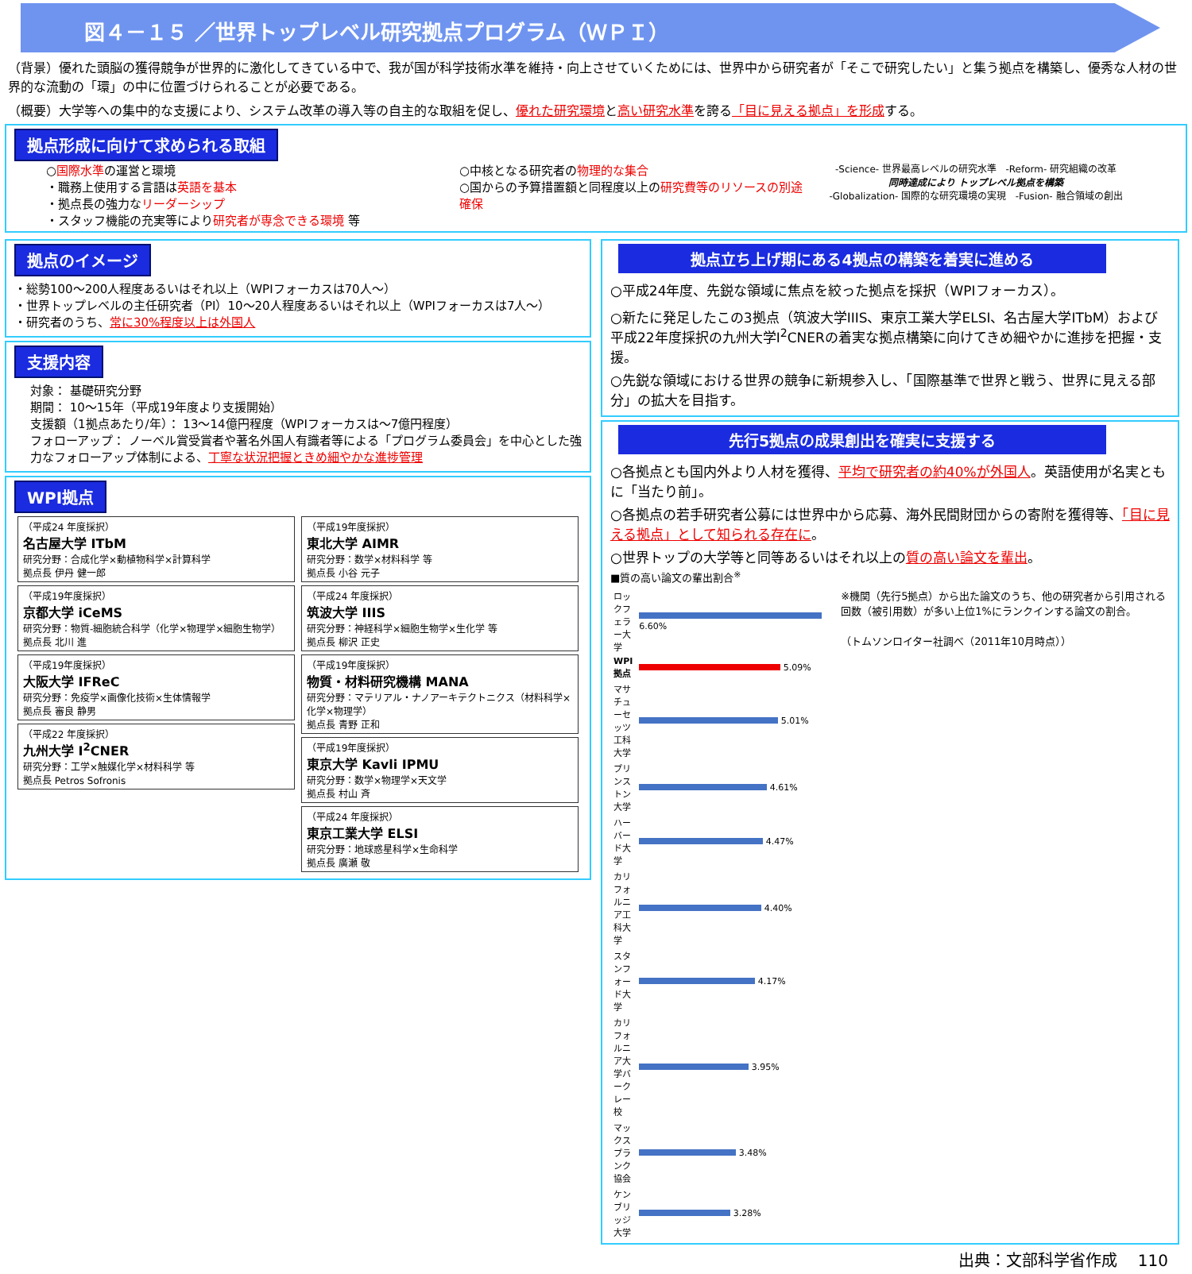図４－１５ ／世界トップレベル研究拠点プログラム（ＷＰＩ）
（背景）優れた頭脳の獲得競争が世界的に激化してきている中で、我が国が科学技術水準を維持・向上させていくためには、世界中から研究者が「そこで研究したい」と集う拠点を構築し、優秀な人材の世界的な流動の「環」の中に位置づけられることが必要である。
（概要）大学等への集中的な支援により、システム改革の導入等の自主的な取組を促し、優れた研究環境と高い研究水準を誇る「目に見える拠点」を形成する。
拠点形成に向けて求められる取組
○国際水準の運営と環境
・職務上使用する言語は英語を基本
・拠点長の強力なリーダーシップ
・スタッフ機能の充実等により研究者が専念できる環境 等
○中核となる研究者の物理的な集合
○国からの予算措置額と同程度以上の研究費等のリソースの別途確保
-Science- 世界最高レベルの研究水準 -Reform- 研究組織の改革
同時達成により トップレベル拠点を構築
-Globalization- 国際的な研究環境の実現 -Fusion- 融合領域の創出
拠点のイメージ
・総勢100～200人程度あるいはそれ以上（WPIフォーカスは70人～）
・世界トップレベルの主任研究者（PI）10～20人程度あるいはそれ以上（WPIフォーカスは7人～）
・研究者のうち、常に30%程度以上は外国人
支援内容
対象： 基礎研究分野
期間： 10～15年（平成19年度より支援開始）
支援額（1拠点あたり/年）： 13～14億円程度（WPIフォーカスは～7億円程度）
フォローアップ： ノーベル賞受賞者や著名外国人有識者等による「プログラム委員会」を中心とした強力なフォローアップ体制による、丁寧な状況把握ときめ細やかな進捗管理
WPI拠点
（平成24 年度採択）
名古屋大学 ITbM
研究分野：合成化学×動植物科学×計算科学
拠点長 伊丹 健一郎
（平成19年度採択）
京都大学 iCeMS
研究分野：物質-細胞統合科学（化学×物理学×細胞生物学）
拠点長 北川 進
（平成19年度採択）
大阪大学 IFReC
研究分野：免疫学×画像化技術×生体情報学
拠点長 審良 静男
（平成22 年度採択）
九州大学 I<sup>2</sup>CNER
研究分野：工学×触媒化学×材料科学 等
拠点長 Petros Sofronis
（平成19年度採択）
東北大学 AIMR
研究分野：数学×材料科学 等
拠点長 小谷 元子
（平成24 年度採択）
筑波大学 IIIS
研究分野：神経科学×細胞生物学×生化学 等
拠点長 柳沢 正史
（平成19年度採択）
物質・材料研究機構 MANA
研究分野：マテリアル・ナノアーキテクトニクス（材料科学×化学×物理学）
拠点長 青野 正和
（平成19年度採択）
東京大学 Kavli IPMU
研究分野：数学×物理学×天文学
拠点長 村山 斉
（平成24 年度採択）
東京工業大学 ELSI
研究分野：地球惑星科学×生命科学
拠点長 廣瀬 敬
拠点立ち上げ期にある4拠点の構築を着実に進める
○平成24年度、先鋭な領域に焦点を絞った拠点を採択（WPIフォーカス）。
○新たに発足したこの3拠点（筑波大学IIIS、東京工業大学ELSI、名古屋大学ITbM）および平成22年度採択の九州大学I<sup>2</sup>CNERの着実な拠点構築に向けてきめ細やかに進捗を把握・支援。
○先鋭な領域における世界の競争に新規参入し、「国際基準で世界と戦う、世界に見える部分」の拡大を目指す。
先行5拠点の成果創出を確実に支援する
○各拠点とも国内外より人材を獲得、平均で研究者の約40%が外国人。英語使用が名実ともに「当たり前」。
○各拠点の若手研究者公募には世界中から応募、海外民間財団からの寄附を獲得等、「目に見える拠点」として知られる存在に。
○世界トップの大学等と同等あるいはそれ以上の質の高い論文を輩出。
■質の高い論文の輩出割合<sup>※</sup>
| ロックフェラー大学 | 6.60% |
| WPI拠点 | 5.09% |
| マサチューセッツ工科大学 | 5.01% |
| プリンストン大学 | 4.61% |
| ハーバード大学 | 4.47% |
| カリフォルニア工科大学 | 4.40% |
| スタンフォード大学 | 4.17% |
| カリフォルニア大学バークレー校 | 3.95% |
| マックスプランク協会 | 3.48% |
| ケンブリッジ大学 | 3.28% |
※機関（先行5拠点）から出た論文のうち、他の研究者から引用される回数（被引用数）が多い上位1%にランクインする論文の割合。
（トムソンロイター社調べ（2011年10月時点））
出典：文部科学省作成 110